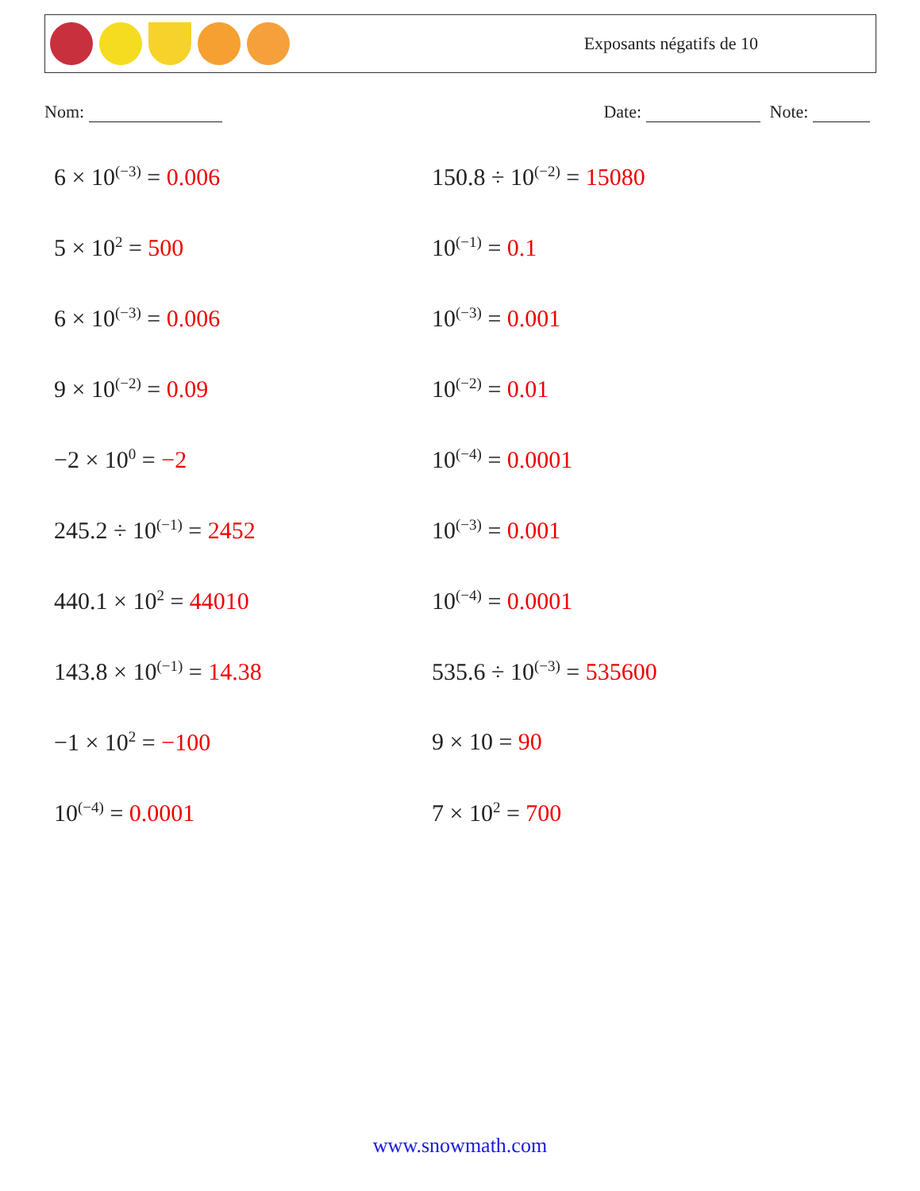Exposants négatifs de 10
Nom: Date: Note:
6 × 10<sup>(−3)</sup> = 0.006
150.8 ÷ 10<sup>(−2)</sup> = 15080
5 × 10<sup>2</sup> = 500
10<sup>(−1)</sup> = 0.1
6 × 10<sup>(−3)</sup> = 0.006
10<sup>(−3)</sup> = 0.001
9 × 10<sup>(−2)</sup> = 0.09
10<sup>(−2)</sup> = 0.01
−2 × 10<sup>0</sup> = −2
10<sup>(−4)</sup> = 0.0001
245.2 ÷ 10<sup>(−1)</sup> = 2452
10<sup>(−3)</sup> = 0.001
440.1 × 10<sup>2</sup> = 44010
10<sup>(−4)</sup> = 0.0001
143.8 × 10<sup>(−1)</sup> = 14.38
535.6 ÷ 10<sup>(−3)</sup> = 535600
−1 × 10<sup>2</sup> = −100
9 × 10 = 90
10<sup>(−4)</sup> = 0.0001
7 × 10<sup>2</sup> = 700
www.snowmath.com